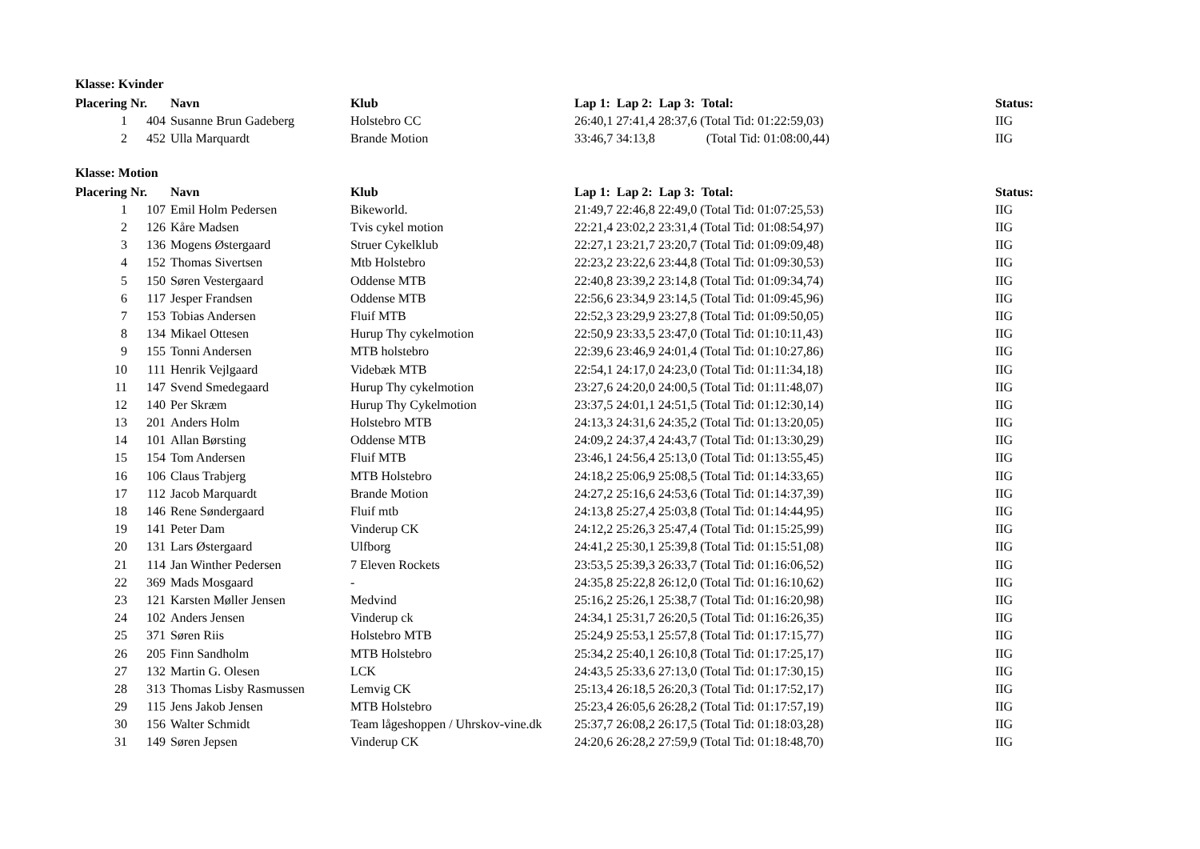Klasse: Kvinder
| Placering | Nr. | Navn | Klub | Lap 1: Lap 2: Lap 3: Total: | Status: |
| --- | --- | --- | --- | --- | --- |
| 1 | 404 | Susanne Brun Gadeberg | Holstebro CC | 26:40,1 27:41,4 28:37,6 (Total Tid: 01:22:59,03) | IIG |
| 2 | 452 | Ulla Marquardt | Brande Motion | 33:46,7 34:13,8 (Total Tid: 01:08:00,44) | IIG |
Klasse: Motion
| Placering | Nr. | Navn | Klub | Lap 1: Lap 2: Lap 3: Total: | Status: |
| --- | --- | --- | --- | --- | --- |
| 1 | 107 | Emil Holm Pedersen | Bikeworld. | 21:49,7 22:46,8 22:49,0 (Total Tid: 01:07:25,53) | IIG |
| 2 | 126 | Kåre Madsen | Tvis cykel motion | 22:21,4 23:02,2 23:31,4 (Total Tid: 01:08:54,97) | IIG |
| 3 | 136 | Mogens Østergaard | Struer Cykelklub | 22:27,1 23:21,7 23:20,7 (Total Tid: 01:09:09,48) | IIG |
| 4 | 152 | Thomas Sivertsen | Mtb Holstebro | 22:23,2 23:22,6 23:44,8 (Total Tid: 01:09:30,53) | IIG |
| 5 | 150 | Søren Vestergaard | Oddense MTB | 22:40,8 23:39,2 23:14,8 (Total Tid: 01:09:34,74) | IIG |
| 6 | 117 | Jesper Frandsen | Oddense MTB | 22:56,6 23:34,9 23:14,5 (Total Tid: 01:09:45,96) | IIG |
| 7 | 153 | Tobias Andersen | Fluif MTB | 22:52,3 23:29,9 23:27,8 (Total Tid: 01:09:50,05) | IIG |
| 8 | 134 | Mikael Ottesen | Hurup Thy cykelmotion | 22:50,9 23:33,5 23:47,0 (Total Tid: 01:10:11,43) | IIG |
| 9 | 155 | Tonni Andersen | MTB holstebro | 22:39,6 23:46,9 24:01,4 (Total Tid: 01:10:27,86) | IIG |
| 10 | 111 | Henrik Vejlgaard | Videbæk MTB | 22:54,1 24:17,0 24:23,0 (Total Tid: 01:11:34,18) | IIG |
| 11 | 147 | Svend Smedegaard | Hurup Thy cykelmotion | 23:27,6 24:20,0 24:00,5 (Total Tid: 01:11:48,07) | IIG |
| 12 | 140 | Per Skræm | Hurup Thy Cykelmotion | 23:37,5 24:01,1 24:51,5 (Total Tid: 01:12:30,14) | IIG |
| 13 | 201 | Anders Holm | Holstebro MTB | 24:13,3 24:31,6 24:35,2 (Total Tid: 01:13:20,05) | IIG |
| 14 | 101 | Allan Børsting | Oddense MTB | 24:09,2 24:37,4 24:43,7 (Total Tid: 01:13:30,29) | IIG |
| 15 | 154 | Tom Andersen | Fluif MTB | 23:46,1 24:56,4 25:13,0 (Total Tid: 01:13:55,45) | IIG |
| 16 | 106 | Claus Trabjerg | MTB Holstebro | 24:18,2 25:06,9 25:08,5 (Total Tid: 01:14:33,65) | IIG |
| 17 | 112 | Jacob Marquardt | Brande Motion | 24:27,2 25:16,6 24:53,6 (Total Tid: 01:14:37,39) | IIG |
| 18 | 146 | Rene Søndergaard | Fluif mtb | 24:13,8 25:27,4 25:03,8 (Total Tid: 01:14:44,95) | IIG |
| 19 | 141 | Peter Dam | Vinderup CK | 24:12,2 25:26,3 25:47,4 (Total Tid: 01:15:25,99) | IIG |
| 20 | 131 | Lars Østergaard | Ulfborg | 24:41,2 25:30,1 25:39,8 (Total Tid: 01:15:51,08) | IIG |
| 21 | 114 | Jan Winther Pedersen | 7 Eleven Rockets | 23:53,5 25:39,3 26:33,7 (Total Tid: 01:16:06,52) | IIG |
| 22 | 369 | Mads Mosgaard | - | 24:35,8 25:22,8 26:12,0 (Total Tid: 01:16:10,62) | IIG |
| 23 | 121 | Karsten Møller Jensen | Medvind | 25:16,2 25:26,1 25:38,7 (Total Tid: 01:16:20,98) | IIG |
| 24 | 102 | Anders Jensen | Vinderup ck | 24:34,1 25:31,7 26:20,5 (Total Tid: 01:16:26,35) | IIG |
| 25 | 371 | Søren Riis | Holstebro MTB | 25:24,9 25:53,1 25:57,8 (Total Tid: 01:17:15,77) | IIG |
| 26 | 205 | Finn Sandholm | MTB Holstebro | 25:34,2 25:40,1 26:10,8 (Total Tid: 01:17:25,17) | IIG |
| 27 | 132 | Martin G. Olesen | LCK | 24:43,5 25:33,6 27:13,0 (Total Tid: 01:17:30,15) | IIG |
| 28 | 313 | Thomas Lisby Rasmussen | Lemvig CK | 25:13,4 26:18,5 26:20,3 (Total Tid: 01:17:52,17) | IIG |
| 29 | 115 | Jens Jakob Jensen | MTB Holstebro | 25:23,4 26:05,6 26:28,2 (Total Tid: 01:17:57,19) | IIG |
| 30 | 156 | Walter Schmidt | Team lågeshoppen / Uhrskov-vine.dk | 25:37,7 26:08,2 26:17,5 (Total Tid: 01:18:03,28) | IIG |
| 31 | 149 | Søren Jepsen | Vinderup CK | 24:20,6 26:28,2 27:59,9 (Total Tid: 01:18:48,70) | IIG |